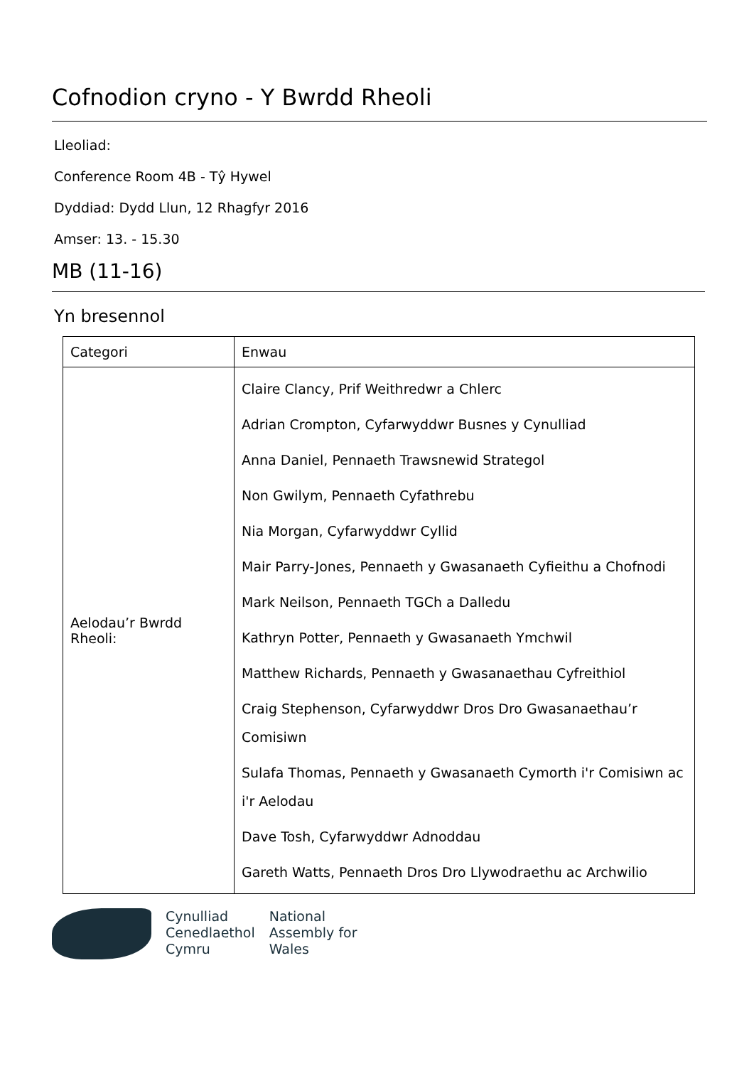Cofnodion cryno - Y Bwrdd Rheoli
Lleoliad:
Conference Room 4B - Tŷ Hywel
Dyddiad: Dydd Llun, 12 Rhagfyr 2016
Amser: 13. - 15.30
MB (11-16)
Yn bresennol
| Categori | Enwau |
| --- | --- |
| Aelodau’r Bwrdd Rheoli: | Claire Clancy, Prif Weithredwr a Chlerc Adrian Crompton, Cyfarwyddwr Busnes y Cynulliad Anna Daniel, Pennaeth Trawsnewid Strategol Non Gwilym, Pennaeth Cyfathrebu Nia Morgan, Cyfarwyddwr Cyllid Mair Parry-Jones, Pennaeth y Gwasanaeth Cyfieithu a Chofnodi Mark Neilson, Pennaeth TGCh a Dalledu Kathryn Potter, Pennaeth y Gwasanaeth Ymchwil Matthew Richards, Pennaeth y Gwasanaethau Cyfreithiol Craig Stephenson, Cyfarwyddwr Dros Dro Gwasanaethau’r Comisiwn Sulafa Thomas, Pennaeth y Gwasanaeth Cymorth i'r Comisiwn ac i'r Aelodau Dave Tosh, Cyfarwyddwr Adnoddau Gareth Watts, Pennaeth Dros Dro Llywodraethu ac Archwilio |
Cynulliad
Cenedlaethol
Cymru
National
Assembly for
Wales